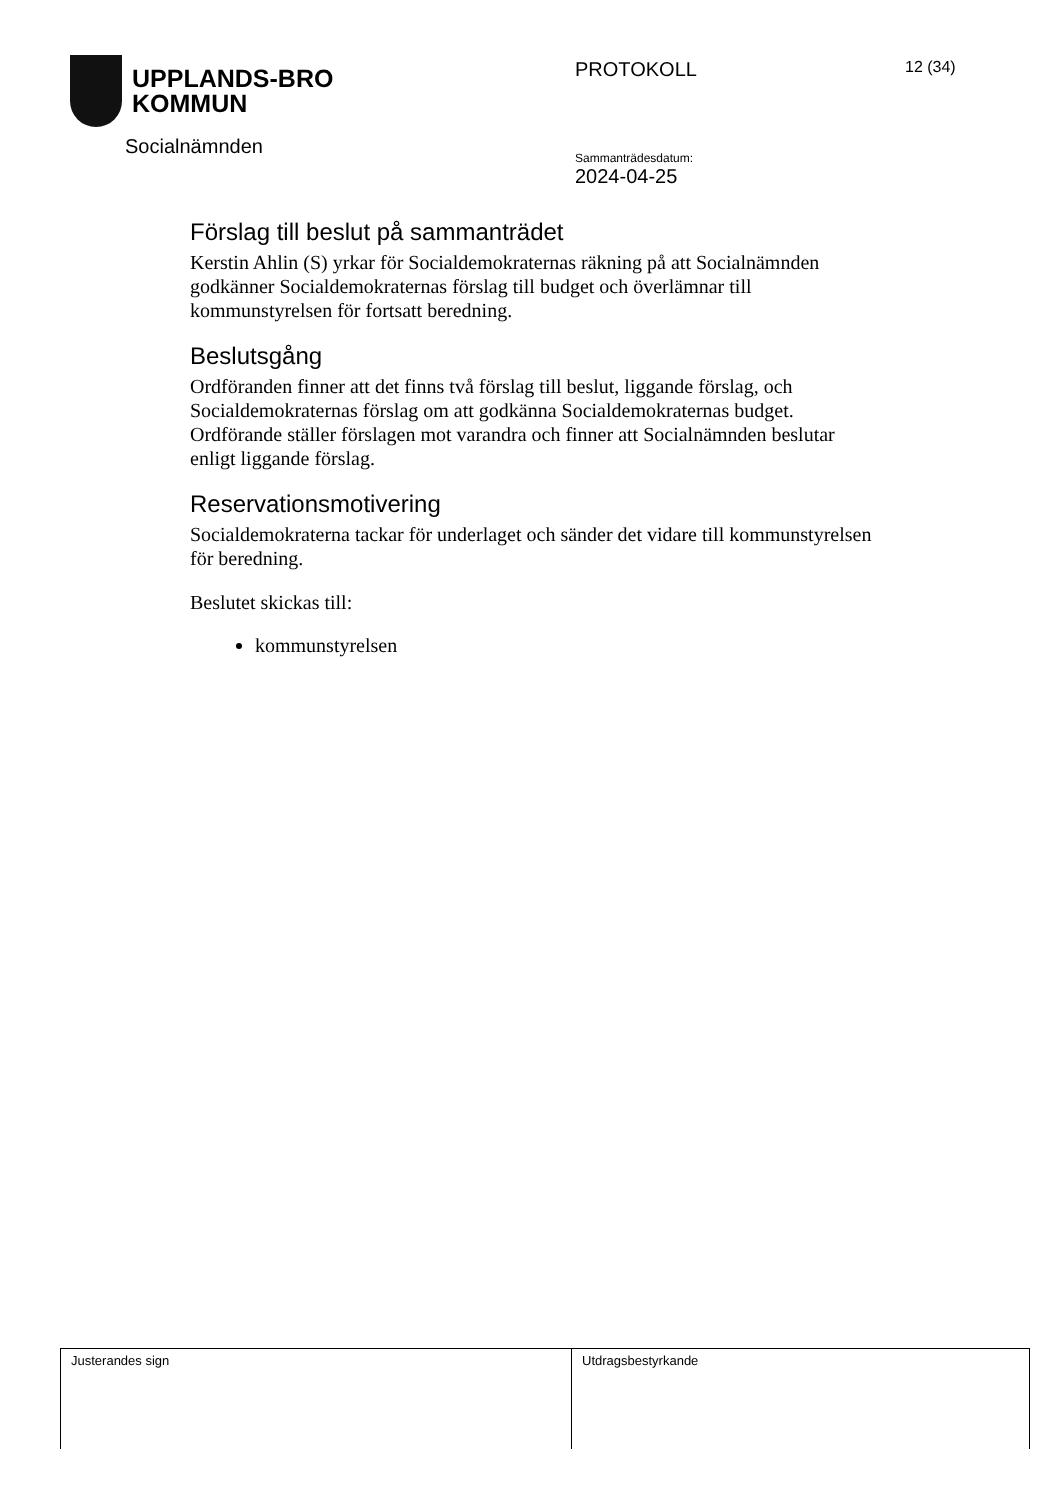UPPLANDS-BRO
KOMMUN
Socialnämnden
PROTOKOLL
Sammanträdesdatum:
2024-04-25
12 (34)
Förslag till beslut på sammanträdet
Kerstin Ahlin (S) yrkar för Socialdemokraternas räkning på att Socialnämnden godkänner Socialdemokraternas förslag till budget och överlämnar till kommunstyrelsen för fortsatt beredning.
Beslutsgång
Ordföranden finner att det finns två förslag till beslut, liggande förslag, och Socialdemokraternas förslag om att godkänna Socialdemokraternas budget. Ordförande ställer förslagen mot varandra och finner att Socialnämnden beslutar enligt liggande förslag.
Reservationsmotivering
Socialdemokraterna tackar för underlaget och sänder det vidare till kommunstyrelsen för beredning.
Beslutet skickas till:
kommunstyrelsen
| Justerandes sign | Utdragsbestyrkande |